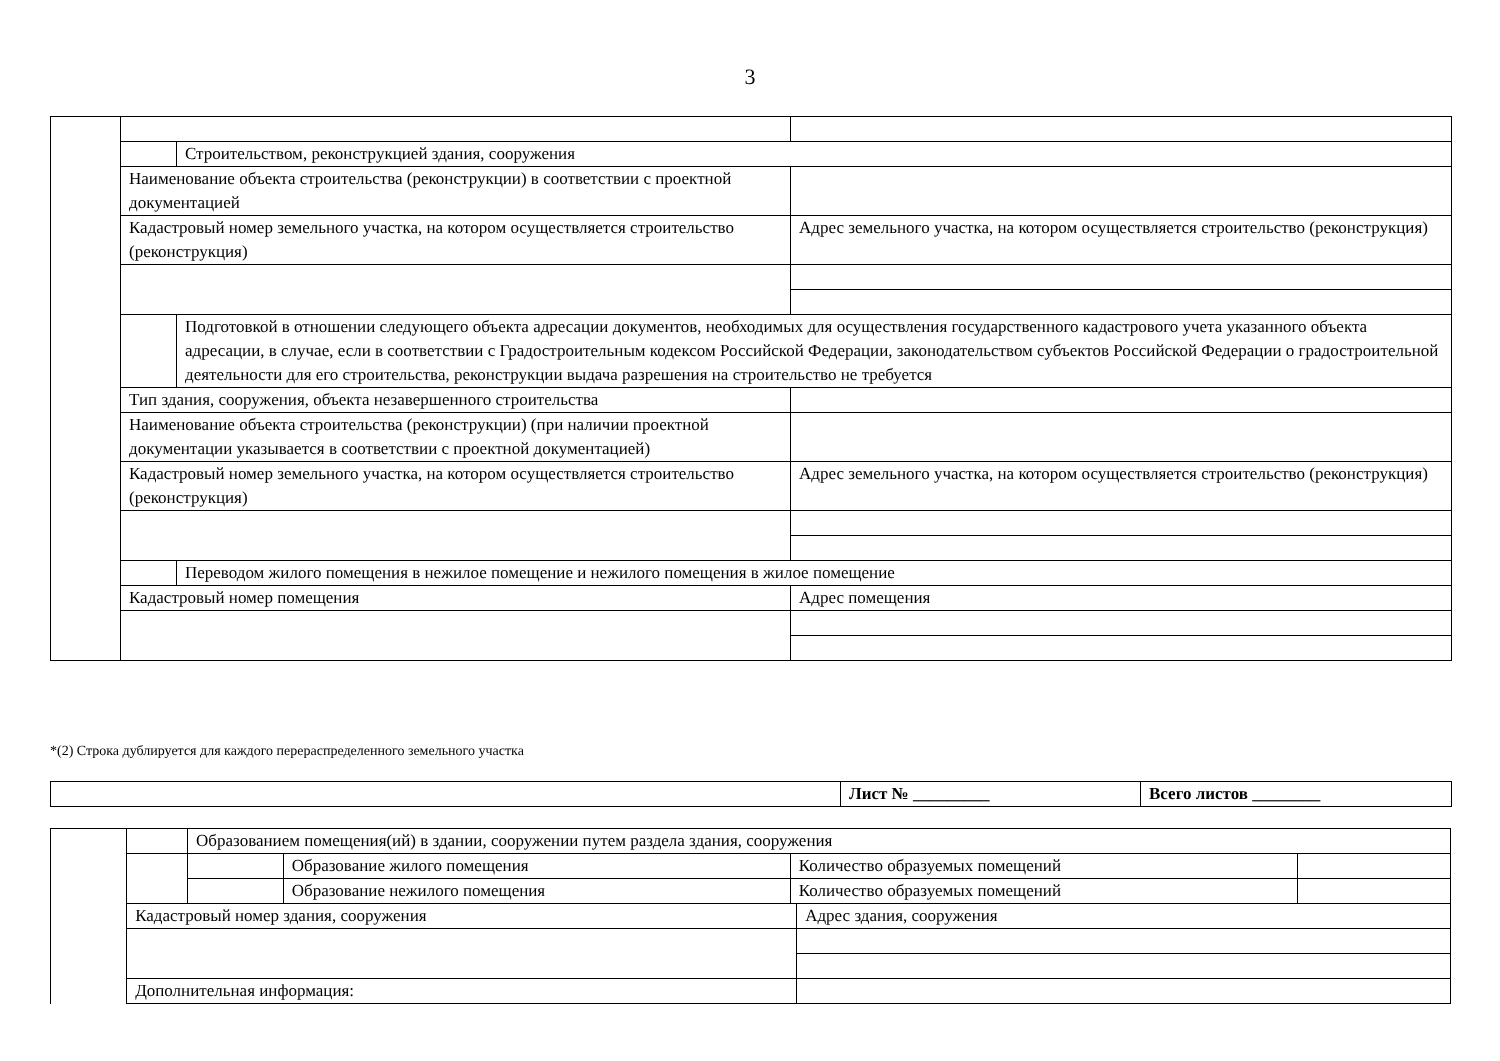3
| | | Строительством, реконструкцией здания, сооружения | |
| | Наименование объекта строительства (реконструкции) в соответствии с проектной документацией | | |
| | Кадастровый номер земельного участка, на котором осуществляется строительство (реконструкция) | | Адрес земельного участка, на котором осуществляется строительство (реконструкция) |
| | | Подготовкой в отношении следующего объекта адресации документов, необходимых для осуществления государственного кадастрового учета указанного объекта адресации, в случае, если в соответствии с Градостроительным кодексом Российской Федерации, законодательством субъектов Российской Федерации о градостроительной деятельности для его строительства, реконструкции выдача разрешения на строительство не требуется | |
| | Тип здания, сооружения, объекта незавершенного строительства | | |
| | Наименование объекта строительства (реконструкции) (при наличии проектной документации указывается в соответствии с проектной документацией) | | |
| | Кадастровый номер земельного участка, на котором осуществляется строительство (реконструкция) | | Адрес земельного участка, на котором осуществляется строительство (реконструкция) |
| | | Переводом жилого помещения в нежилое помещение и нежилого помещения в жилое помещение | |
| | Кадастровый номер помещения | | Адрес помещения |
*(2) Строка дублируется для каждого перераспределенного земельного участка
| | Лист № _________ | Всего листов ________ |
| | | Образованием помещения(ий) в здании, сооружении путем раздела здания, сооружения | | | | |
| | | | Образование жилого помещения | Количество образуемых помещений | | |
| | | | Образование нежилого помещения | Количество образуемых помещений | | |
| | Кадастровый номер здания, сооружения | | | | Адрес здания, сооружения | |
| | Дополнительная информация: | | | | | |